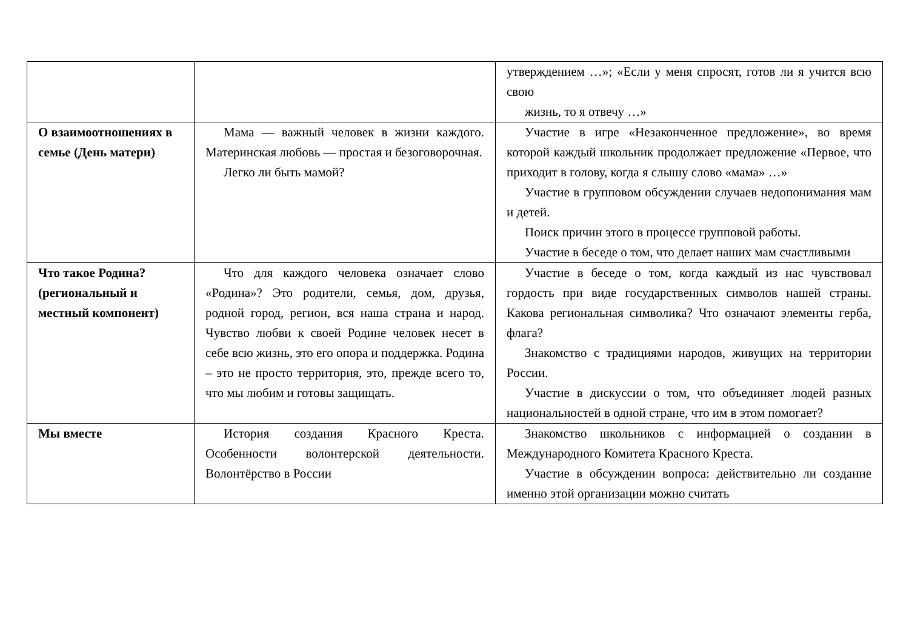| | | утверждением …»; «Если у меня спросят, готов ли я учится всю свою жизнь, то я отвечу …» |
| О взаимоотношениях в семье (День матери) | Мама — важный человек в жизни каждого. Материнская любовь — простая и безоговорочная. Легко ли быть мамой? | Участие в игре «Незаконченное предложение», во время которой каждый школьник продолжает предложение «Первое, что приходит в голову, когда я слышу слово «мама» …» Участие в групповом обсуждении случаев недопонимания мам и детей. Поиск причин этого в процессе групповой работы. Участие в беседе о том, что делает наших мам счастливыми |
| Что такое Родина? (региональный и местный компонент) | Что для каждого человека означает слово «Родина»? Это родители, семья, дом, друзья, родной город, регион, вся наша страна и народ. Чувство любви к своей Родине человек несет в себе всю жизнь, это его опора и поддержка. Родина – это не просто территория, это, прежде всего то, что мы любим и готовы защищать. | Участие в беседе о том, когда каждый из нас чувствовал гордость при виде государственных символов нашей страны. Какова региональная символика? Что означают элементы герба, флага? Знакомство с традициями народов, живущих на территории России. Участие в дискуссии о том, что объединяет людей разных национальностей в одной стране, что им в этом помогает? |
| Мы вместе | История создания Красного Креста. Особенности волонтерской деятельности. Волонтёрство в России | Знакомство школьников с информацией о создании в Международного Комитета Красного Креста. Участие в обсуждении вопроса: действительно ли создание именно этой организации можно считать |